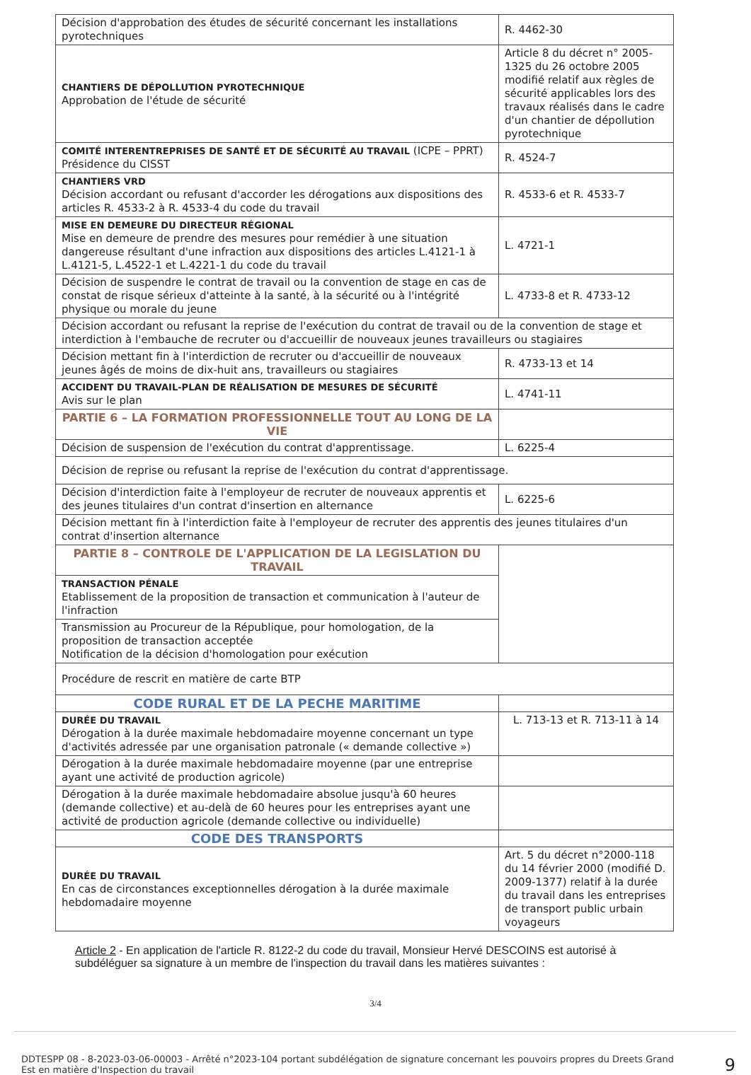| Décision d'approbation des études de sécurité concernant les installations pyrotechniques | R. 4462-30 |
| CHANTIERS DE DÉPOLLUTION PYROTECHNIQUE Approbation de l'étude de sécurité | Article 8 du décret n° 2005-1325 du 26 octobre 2005 modifié relatif aux règles de sécurité applicables lors des travaux réalisés dans le cadre d'un chantier de dépollution pyrotechnique |
| COMITÉ INTERENTREPRISES DE SANTÉ ET DE SÉCURITÉ AU TRAVAIL (ICPE – PPRT) Présidence du CISST | R. 4524-7 |
| CHANTIERS VRD Décision accordant ou refusant d'accorder les dérogations aux dispositions des articles R. 4533-2 à R. 4533-4 du code du travail | R. 4533-6 et R. 4533-7 |
| MISE EN DEMEURE DU DIRECTEUR RÉGIONAL Mise en demeure de prendre des mesures pour remédier à une situation dangereuse résultant d'une infraction aux dispositions des articles L.4121-1 à L.4121-5, L.4522-1 et L.4221-1 du code du travail | L. 4721-1 |
| Décision de suspendre le contrat de travail ou la convention de stage en cas de constat de risque sérieux d'atteinte à la santé, à la sécurité ou à l'intégrité physique ou morale du jeune | L. 4733-8 et R. 4733-12 |
| Décision accordant ou refusant la reprise de l'exécution du contrat de travail ou de la convention de stage et interdiction à l'embauche de recruter ou d'accueillir de nouveaux jeunes travailleurs ou stagiaires | |
| Décision mettant fin à l'interdiction de recruter ou d'accueillir de nouveaux jeunes âgés de moins de dix-huit ans, travailleurs ou stagiaires | R. 4733-13 et 14 |
| ACCIDENT DU TRAVAIL-PLAN DE RÉALISATION DE MESURES DE SÉCURITÉ Avis sur le plan | L. 4741-11 |
| PARTIE 6 – LA FORMATION PROFESSIONNELLE TOUT AU LONG DE LA VIE | |
| Décision de suspension de l'exécution du contrat d'apprentissage. | L. 6225-4 |
| Décision de reprise ou refusant la reprise de l'exécution du contrat d'apprentissage. | |
| Décision d'interdiction faite à l'employeur de recruter de nouveaux apprentis et des jeunes titulaires d'un contrat d'insertion en alternance | L. 6225-6 |
| Décision mettant fin à l'interdiction faite à l'employeur de recruter des apprentis des jeunes titulaires d'un contrat d'insertion alternance | |
| PARTIE 8 – CONTROLE DE L'APPLICATION DE LA LEGISLATION DU TRAVAIL | |
| TRANSACTION PÉNALE Etablissement de la proposition de transaction et communication à l'auteur de l'infraction | |
| Transmission au Procureur de la République, pour homologation, de la proposition de transaction acceptée Notification de la décision d'homologation pour exécution | |
| Procédure de rescrit en matière de carte BTP | |
| CODE RURAL ET DE LA PECHE MARITIME | |
| DURÉE DU TRAVAIL Dérogation à la durée maximale hebdomadaire moyenne concernant un type d'activités adressée par une organisation patronale (« demande collective ») | L. 713-13 et R. 713-11 à 14 |
| Dérogation à la durée maximale hebdomadaire moyenne (par une entreprise ayant une activité de production agricole) | |
| Dérogation à la durée maximale hebdomadaire absolue jusqu'à 60 heures (demande collective) et au-delà de 60 heures pour les entreprises ayant une activité de production agricole (demande collective ou individuelle) | |
| CODE DES TRANSPORTS | |
| DURÉE DU TRAVAIL En cas de circonstances exceptionnelles dérogation à la durée maximale hebdomadaire moyenne | Art. 5 du décret n°2000-118 du 14 février 2000 (modifié D. 2009-1377) relatif à la durée du travail dans les entreprises de transport public urbain voyageurs |
Article 2 - En application de l'article R. 8122-2 du code du travail, Monsieur Hervé DESCOINS est autorisé à subdéléguer sa signature à un membre de l'inspection du travail dans les matières suivantes :
3/4
DDTESPP 08 - 8-2023-03-06-00003 - Arrêté n°2023-104 portant subdélégation de signature concernant les pouvoirs propres du Dreets Grand Est en matière d'Inspection du travail
9